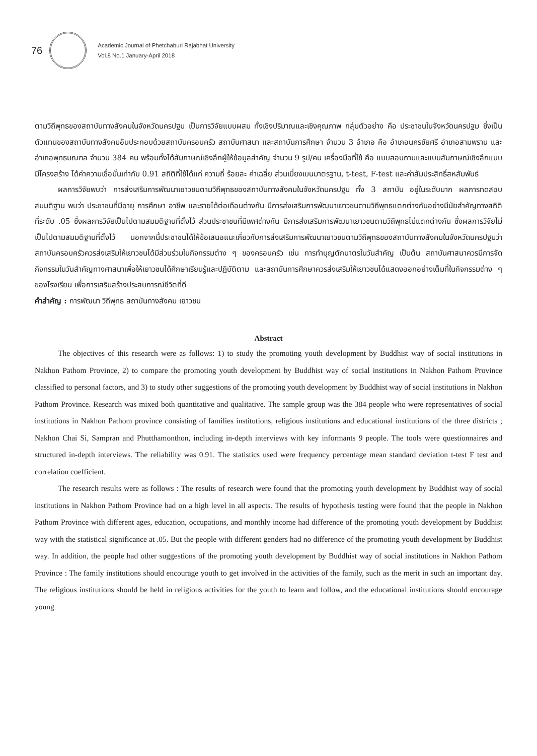76
Academic Journal of Phetchaburi Rajabhat University
Vol.8 No.1 January-April 2018
ตามวิถีพุทธของสถาบันทางสังคมในจังหวัดนครปฐม เป็นการวิจัยแบบผสม ทั้งเชิงปริมาณและเชิงคุณภาพ กลุ่มตัวอย่าง คือ ประชาชนในจังหวัดนครปฐม ซึ่งเป็นตัวแทนของสถาบันทางสังคมอันประกอบด้วยสถาบันครอบครัว สถาบันศาสนา และสถาบันการศึกษา จำนวน 3 อำเภอ คือ อำเภอนครชัยศรี อำเภอสามพราน และอำเภอพุทธมณฑล จำนวน 384 คน พร้อมทั้งได้สัมภาษณ์เชิงลึกผู้ให้ข้อมูลสำคัญ จำนวน 9 รูป/คน เครื่องมือที่ใช้ คือ แบบสอบถามและแบบสัมภาษณ์เชิงลึกแบบมีโครงสร้าง ได้ค่าความเชื่อมั่นเท่ากับ 0.91 สถิติที่ใช้ได้แก่ ความถี่ ร้อยละ ค่าเฉลี่ย ส่วนเบี่ยงเบนมาตรฐาน, t-test, F-test และค่าสัมประสิทธิ์สหสัมพันธ์
ผลการวิจัยพบว่า การส่งเสริมการพัฒนาเยาวชนตามวิถีพุทธของสถาบันทางสังคมในจังหวัดนครปฐม ทั้ง 3 สถาบัน อยู่ในระดับมาก ผลการทดสอบสมมติฐาน พบว่า ประชาชนที่มีอายุ การศึกษา อาชีพ และรายได้ต่อเดือนต่างกัน มีการส่งเสริมการพัฒนาเยาวชนตามวิถีพุทธแตกต่างกันอย่างมีนัยสำคัญทางสถิติที่ระดับ .05 ซึ่งผลการวิจัยเป็นไปตามสมมติฐานที่ตั้งไว้ ส่วนประชาชนที่มีเพศต่างกัน มีการส่งเสริมการพัฒนาเยาวชนตามวิถีพุทธไม่แตกต่างกัน ซึ่งผลการวิจัยไม่เป็นไปตามสมมติฐานที่ตั้งไว้ นอกจากนี้ประชาชนได้ให้ข้อเสนอแนะเกี่ยวกับการส่งเสริมการพัฒนาเยาวชนตามวิถีพุทธของสถาบันทางสังคมในจังหวัดนครปฐมว่า สถาบันครอบครัวควรส่งเสริมให้เยาวชนได้มีส่วนร่วมในกิจกรรมต่าง ๆ ของครอบครัว เช่น การทำบุญตักบาตรในวันสำคัญ เป็นต้น สถาบันศาสนาควรมีการจัดกิจกรรมในวันสำคัญทางศาสนาเพื่อให้เยาวชนได้ศึกษาเรียนรู้และปฏิบัติตาม และสถาบันการศึกษาควรส่งเสริมให้เยาวชนได้แสดงออกอย่างเต็มที่ในกิจกรรมต่าง ๆ ของโรงเรียน เพื่อการเสริมสร้างประสบการณ์ชีวิตที่ดี
คำสำคัญ : การพัฒนา วิถีพุทธ สถาบันทางสังคม เยาวชน
Abstract
The objectives of this research were as follows: 1) to study the promoting youth development by Buddhist way of social institutions in Nakhon Pathom Province, 2) to compare the promoting youth development by Buddhist way of social institutions in Nakhon Pathom Province classified to personal factors, and 3) to study other suggestions of the promoting youth development by Buddhist way of social institutions in Nakhon Pathom Province. Research was mixed both quantitative and qualitative. The sample group was the 384 people who were representatives of social institutions in Nakhon Pathom province consisting of families institutions, religious institutions and educational institutions of the three districts ; Nakhon Chai Si, Sampran and Phutthamonthon, including in-depth interviews with key informants 9 people. The tools were questionnaires and structured in-depth interviews. The reliability was 0.91. The statistics used were frequency percentage mean standard deviation t-test F test and correlation coefficient.
The research results were as follows : The results of research were found that the promoting youth development by Buddhist way of social institutions in Nakhon Pathom Province had on a high level in all aspects. The results of hypothesis testing were found that the people in Nakhon Pathom Province with different ages, education, occupations, and monthly income had difference of the promoting youth development by Buddhist way with the statistical significance at .05. But the people with different genders had no difference of the promoting youth development by Buddhist way. In addition, the people had other suggestions of the promoting youth development by Buddhist way of social institutions in Nakhon Pathom Province : The family institutions should encourage youth to get involved in the activities of the family, such as the merit in such an important day. The religious institutions should be held in religious activities for the youth to learn and follow, and the educational institutions should encourage young